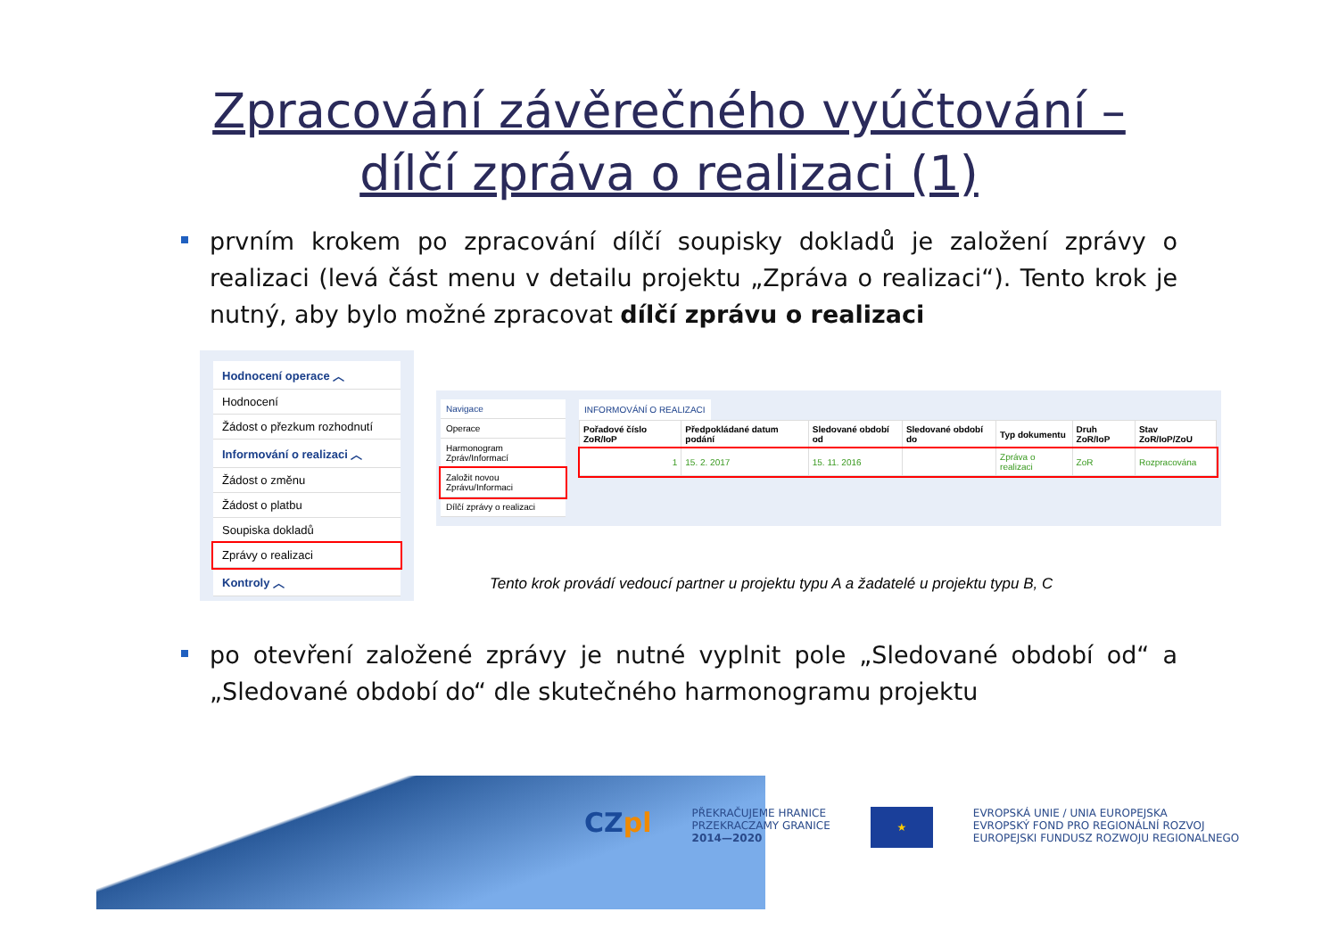Zpracování závěrečného vyúčtování –
dílčí zpráva o realizaci (1)
prvním krokem po zpracování dílčí soupisky dokladů je založení zprávy o realizaci (levá část menu v detailu projektu „Zpráva o realizaci“). Tento krok je nutný, aby bylo možné zpracovat dílčí zprávu o realizaci
Hodnocení operace ︿
Hodnocení
Žádost o přezkum rozhodnutí
Informování o realizaci ︿
Žádost o změnu
Žádost o platbu
Soupiska dokladů
Zprávy o realizaci
Kontroly ︿
Navigace
Operace
Harmonogram Zpráv/Informací
Založit novou Zprávu/Informaci
Dílčí zprávy o realizaci
INFORMOVÁNÍ O REALIZACI
| Pořadové číslo ZoR/IoP | Předpokládané datum podání | Sledované období od | Sledované období do | Typ dokumentu | Druh ZoR/IoP | Stav ZoR/IoP/ZoU |
| --- | --- | --- | --- | --- | --- | --- |
| 1 | 15. 2. 2017 | 15. 11. 2016 | | Zpráva o realizaci | ZoR | Rozpracována |
Tento krok provádí vedoucí partner u projektu typu A a žadatelé u projektu typu B, C
po otevření založené zprávy je nutné vyplnit pole „Sledované období od“ a „Sledované období do“ dle skutečného harmonogramu projektu
CZ pl
PŘEKRAČUJEME HRANICE
PRZEKRACZAMY GRANICE
2014—2020
★
EVROPSKÁ UNIE / UNIA EUROPEJSKA
EVROPSKÝ FOND PRO REGIONÁLNÍ ROZVOJ
EUROPEJSKI FUNDUSZ ROZWOJU REGIONALNEGO